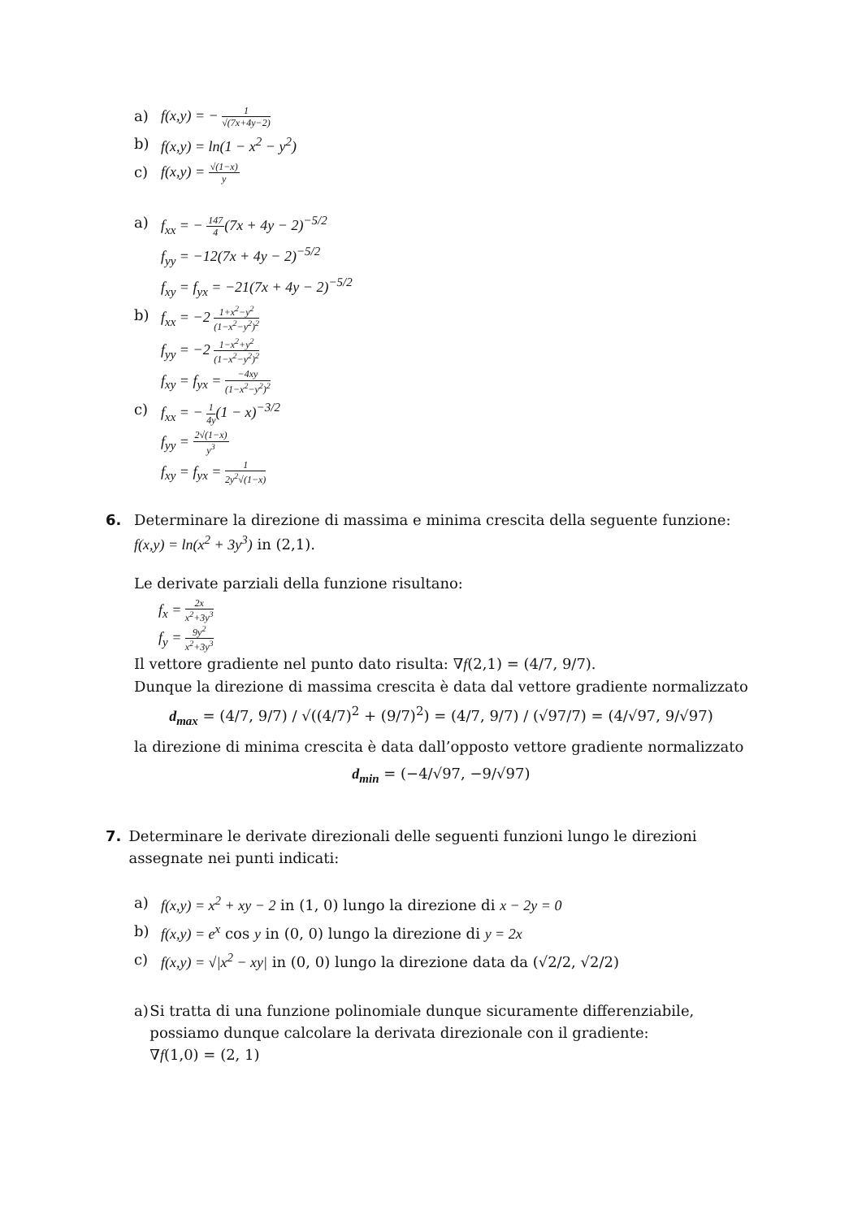a) f(x,y) = − 1 √(7x+4y−2)
b) f(x,y) = ln(1 − x<sup>2</sup> − y<sup>2</sup>)
c) f(x,y) = √(1−x) y
a) f<sub>xx</sub> = − 147 4(7x + 4y − 2)<sup>−5/2</sup>
f<sub>yy</sub> = −12(7x + 4y − 2)<sup>−5/2</sup>
f<sub>xy</sub> = f<sub>yx</sub> = −21(7x + 4y − 2)<sup>−5/2</sup>
b) f<sub>xx</sub> = −2 1+x<sup>2</sup>−y<sup>2</sup> (1−x<sup>2</sup>−y<sup>2</sup>)<sup>2</sup>
f<sub>yy</sub> = −2 1−x<sup>2</sup>+y<sup>2</sup> (1−x<sup>2</sup>−y<sup>2</sup>)<sup>2</sup>
f<sub>xy</sub> = f<sub>yx</sub> = −4xy (1−x<sup>2</sup>−y<sup>2</sup>)<sup>2</sup>
c) f<sub>xx</sub> = − 1 4y(1 − x)<sup>−3/2</sup>
f<sub>yy</sub> = 2√(1−x) y<sup>3</sup>
f<sub>xy</sub> = f<sub>yx</sub> = 1 2y<sup>2</sup>√(1−x)
6. Determinare la direzione di massima e minima crescita della seguente funzione:
f(x,y) = ln(x<sup>2</sup> + 3y<sup>3</sup>) in (2,1).
Le derivate parziali della funzione risultano:
f<sub>x</sub> = 2x x<sup>2</sup>+3y<sup>3</sup>
f<sub>y</sub> = 9y<sup>2</sup> x<sup>2</sup>+3y<sup>3</sup>
Il vettore gradiente nel punto dato risulta: ∇f(2,1) = (4/7, 9/7).
Dunque la direzione di massima crescita è data dal vettore gradiente normalizzato
d<sub>max</sub> = (4/7, 9/7) / √((4/7)<sup>2</sup> + (9/7)<sup>2</sup>) = (4/7, 9/7) / (√97/7) = (4/√97, 9/√97)
la direzione di minima crescita è data dall’opposto vettore gradiente normalizzato
d<sub>min</sub> = (−4/√97, −9/√97)
7. Determinare le derivate direzionali delle seguenti funzioni lungo le direzioni assegnate nei punti indicati:
a) f(x,y) = x<sup>2</sup> + xy − 2 in (1, 0) lungo la direzione di x − 2y = 0
b) f(x,y) = e<sup>x</sup> cos y in (0, 0) lungo la direzione di y = 2x
c) f(x,y) = √|x<sup>2</sup> − xy| in (0, 0) lungo la direzione data da (√2/2, √2/2)
a) Si tratta di una funzione polinomiale dunque sicuramente differenziabile, possiamo dunque calcolare la derivata direzionale con il gradiente:
∇f(1,0) = (2, 1)